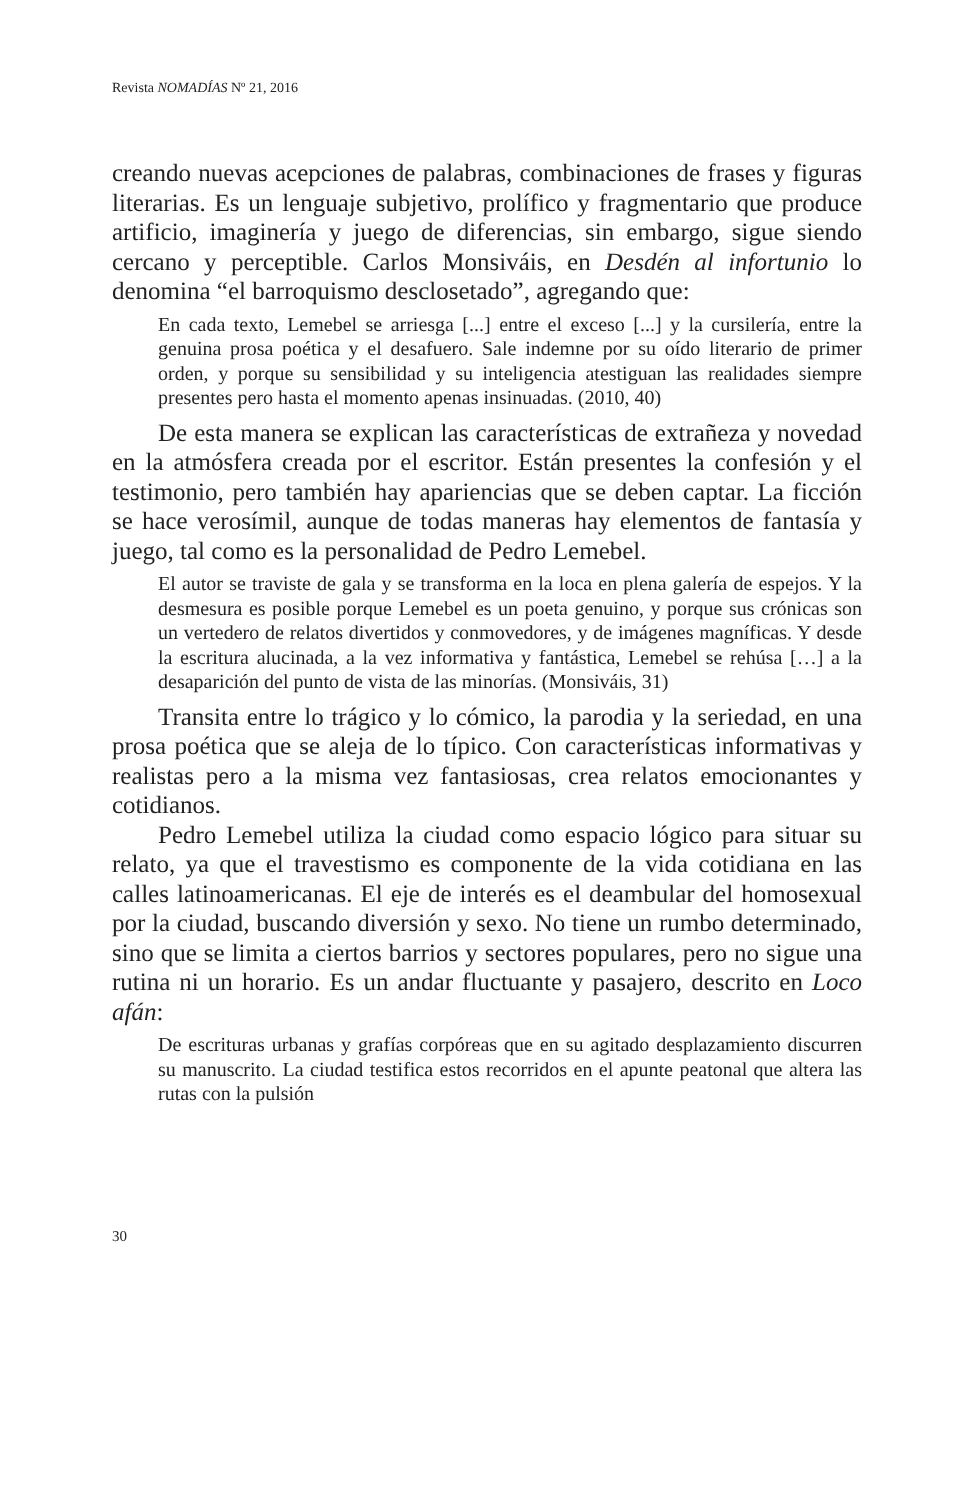Revista NOMADÍAS Nº 21, 2016
creando nuevas acepciones de palabras, combinaciones de frases y figuras literarias. Es un lenguaje subjetivo, prolífico y fragmentario que produce artificio, imaginería y juego de diferencias, sin embargo, sigue siendo cercano y perceptible. Carlos Monsiváis, en Desdén al infortunio lo denomina “el barroquismo desclosetado”, agregando que:
En cada texto, Lemebel se arriesga [...] entre el exceso [...] y la cursilería, entre la genuina prosa poética y el desafuero. Sale indemne por su oído literario de primer orden, y porque su sensibilidad y su inteligencia atestiguan las realidades siempre presentes pero hasta el momento apenas insinuadas. (2010, 40)
De esta manera se explican las características de extrañeza y novedad en la atmósfera creada por el escritor. Están presentes la confesión y el testimonio, pero también hay apariencias que se deben captar. La ficción se hace verosímil, aunque de todas maneras hay elementos de fantasía y juego, tal como es la personalidad de Pedro Lemebel.
El autor se traviste de gala y se transforma en la loca en plena galería de espejos. Y la desmesura es posible porque Lemebel es un poeta genuino, y porque sus crónicas son un vertedero de relatos divertidos y conmovedores, y de imágenes magníficas. Y desde la escritura alucinada, a la vez informativa y fantástica, Lemebel se rehúsa […] a la desaparición del punto de vista de las minorías. (Monsiváis, 31)
Transita entre lo trágico y lo cómico, la parodia y la seriedad, en una prosa poética que se aleja de lo típico. Con características informativas y realistas pero a la misma vez fantasiosas, crea relatos emocionantes y cotidianos.
Pedro Lemebel utiliza la ciudad como espacio lógico para situar su relato, ya que el travestismo es componente de la vida cotidiana en las calles latinoamericanas. El eje de interés es el deambular del homosexual por la ciudad, buscando diversión y sexo. No tiene un rumbo determinado, sino que se limita a ciertos barrios y sectores populares, pero no sigue una rutina ni un horario. Es un andar fluctuante y pasajero, descrito en Loco afán:
De escrituras urbanas y grafías corpóreas que en su agitado desplazamiento discurren su manuscrito. La ciudad testifica estos recorridos en el apunte peatonal que altera las rutas con la pulsión
30